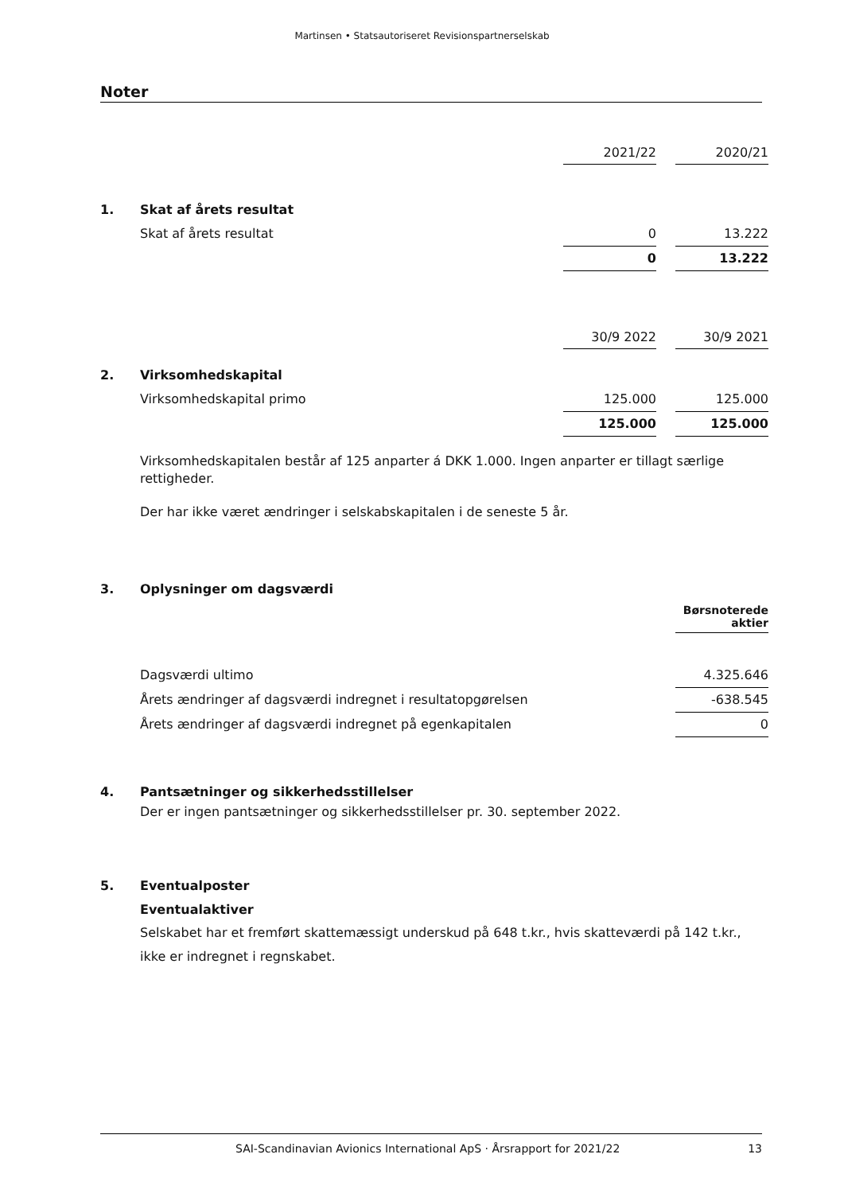Martinsen • Statsautoriseret Revisionspartnerselskab
Noter
| | | 2021/22 | | 2020/21 |
| 1. | Skat af årets resultat | | | |
| | Skat af årets resultat | 0 | | 13.222 |
| | | 0 | | 13.222 |
| | | 30/9 2022 | | 30/9 2021 |
| 2. | Virksomhedskapital | | | |
| | Virksomhedskapital primo | 125.000 | | 125.000 |
| | | 125.000 | | 125.000 |
Virksomhedskapitalen består af 125 anparter á DKK 1.000. Ingen anparter er tillagt særlige rettigheder.
Der har ikke været ændringer i selskabskapitalen i de seneste 5 år.
| 3. | Oplysninger om dagsværdi | |
| | | Børsnoterede aktier |
| | Dagsværdi ultimo | 4.325.646 |
| | Årets ændringer af dagsværdi indregnet i resultatopgørelsen | -638.545 |
| | Årets ændringer af dagsværdi indregnet på egenkapitalen | 0 |
| 4. | Pantsætninger og sikkerhedsstillelser |
Der er ingen pantsætninger og sikkerhedsstillelser pr. 30. september 2022.
| 5. | Eventualposter |
| | Eventualaktiver |
Selskabet har et fremført skattemæssigt underskud på 648 t.kr., hvis skatteværdi på 142 t.kr., ikke er indregnet i regnskabet.
SAI-Scandinavian Avionics International ApS · Årsrapport for 2021/22 13